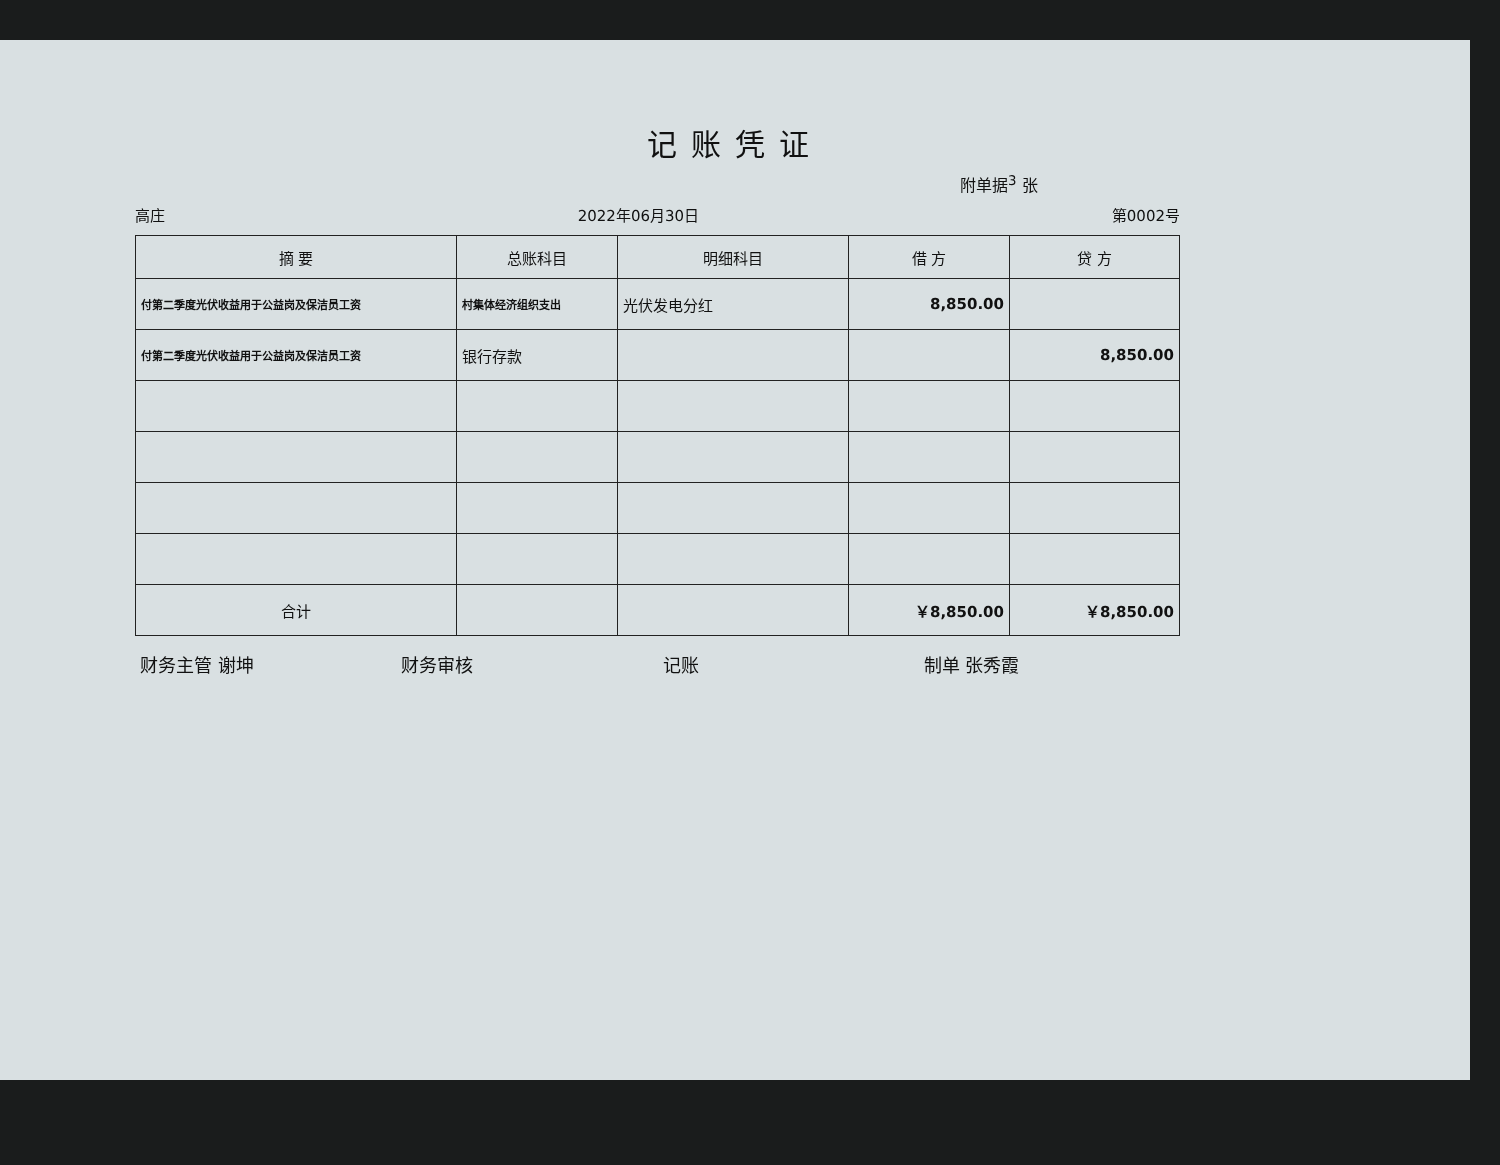记账凭证
附单据<sup>3</sup> 张
高庄 2022年06月30日 第0002号
| 摘 要 | 总账科目 | 明细科目 | 借 方 | 贷 方 |
| --- | --- | --- | --- | --- |
| 付第二季度光伏收益用于公益岗及保洁员工资 | 村集体经济组织支出 | 光伏发电分红 | 8,850.00 | |
| 付第二季度光伏收益用于公益岗及保洁员工资 | 银行存款 | | | 8,850.00 |
| 合计 | | | ￥8,850.00 | ￥8,850.00 |
财务主管 谢坤 财务审核 记账 制单 张秀霞